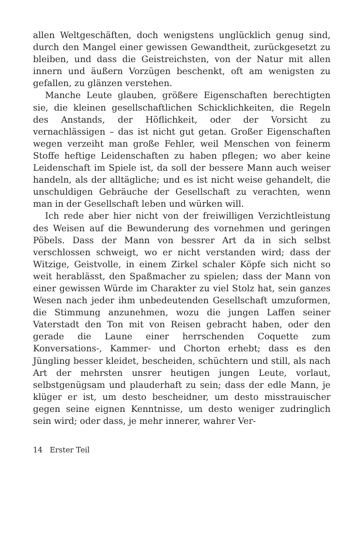allen Weltgeschäften, doch wenigstens unglücklich genug sind, durch den Mangel einer gewissen Gewandtheit, zurückgesetzt zu bleiben, und dass die Geistreichsten, von der Natur mit allen innern und äußern Vorzügen beschenkt, oft am wenigsten zu gefallen, zu glänzen verstehen.
Manche Leute glauben, größere Eigenschaften berechtigten sie, die kleinen gesellschaftlichen Schicklichkeiten, die Regeln des Anstands, der Höflichkeit, oder der Vorsicht zu vernachlässigen – das ist nicht gut getan. Großer Eigenschaften wegen verzeiht man große Fehler, weil Menschen von feinerm Stoffe heftige Leidenschaften zu haben pflegen; wo aber keine Leidenschaft im Spiele ist, da soll der bessere Mann auch weiser handeln, als der alltägliche; und es ist nicht weise gehandelt, die unschuldigen Gebräuche der Gesellschaft zu verachten, wenn man in der Gesellschaft leben und würken will.
Ich rede aber hier nicht von der freiwilligen Verzichtleistung des Weisen auf die Bewunderung des vornehmen und geringen Pöbels. Dass der Mann von bessrer Art da in sich selbst verschlossen schweigt, wo er nicht verstanden wird; dass der Witzige, Geistvolle, in einem Zirkel schaler Köpfe sich nicht so weit herablässt, den Spaßmacher zu spielen; dass der Mann von einer gewissen Würde im Charakter zu viel Stolz hat, sein ganzes Wesen nach jeder ihm unbedeutenden Gesellschaft umzuformen, die Stimmung anzunehmen, wozu die jungen Laffen seiner Vaterstadt den Ton mit von Reisen gebracht haben, oder den gerade die Laune einer herrschenden Coquette zum Konversations-, Kammer- und Chorton erhebt; dass es den Jüngling besser kleidet, bescheiden, schüchtern und still, als nach Art der mehrsten unsrer heutigen jungen Leute, vorlaut, selbstgenügsam und plauderhaft zu sein; dass der edle Mann, je klüger er ist, um desto bescheidner, um desto misstrauischer gegen seine eignen Kenntnisse, um desto weniger zudringlich sein wird; oder dass, je mehr innerer, wahrer Ver-
14 Erster Teil